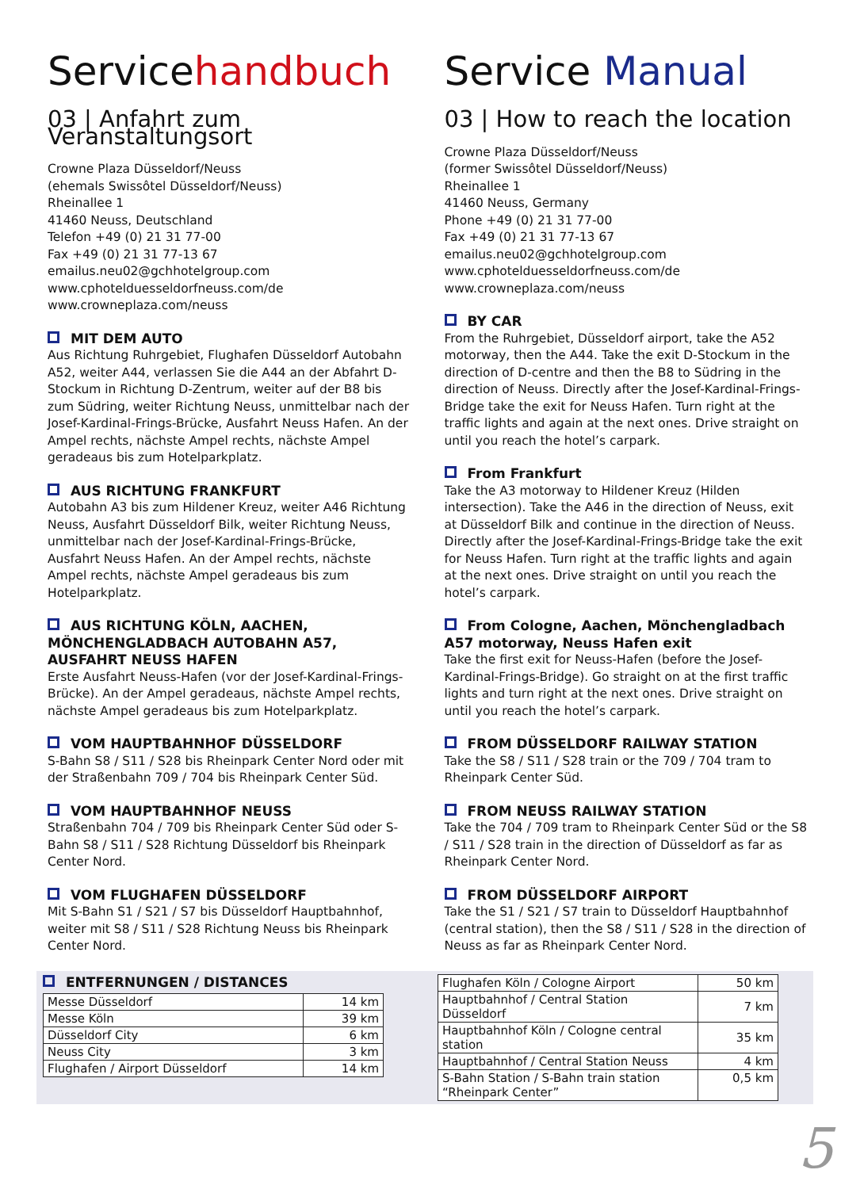Servicehandbuch
03 | Anfahrt zum Veranstaltungsort
Crowne Plaza Düsseldorf/Neuss
(ehemals Swissôtel Düsseldorf/Neuss)
Rheinallee 1
41460 Neuss, Deutschland
Telefon +49 (0) 21 31 77-00
Fax +49 (0) 21 31 77-13 67
emailus.neu02@gchhotelgroup.com
www.cphotelduesseldorfneuss.com/de
www.crowneplaza.com/neuss
MIT DEM AUTO
Aus Richtung Ruhrgebiet, Flughafen Düsseldorf Autobahn A52, weiter A44, verlassen Sie die A44 an der Abfahrt D-Stockum in Richtung D-Zentrum, weiter auf der B8 bis zum Südring, weiter Richtung Neuss, unmittelbar nach der Josef-Kardinal-Frings-Brücke, Ausfahrt Neuss Hafen. An der Ampel rechts, nächste Ampel rechts, nächste Ampel geradeaus bis zum Hotelparkplatz.
AUS RICHTUNG FRANKFURT
Autobahn A3 bis zum Hildener Kreuz, weiter A46 Richtung Neuss, Ausfahrt Düsseldorf Bilk, weiter Richtung Neuss, unmittelbar nach der Josef-Kardinal-Frings-Brücke, Ausfahrt Neuss Hafen. An der Ampel rechts, nächste Ampel rechts, nächste Ampel geradeaus bis zum Hotelparkplatz.
AUS RICHTUNG KÖLN, AACHEN, MÖNCHENGLADBACH AUTOBAHN A57, AUSFAHRT NEUSS HAFEN
Erste Ausfahrt Neuss-Hafen (vor der Josef-Kardinal-Frings-Brücke). An der Ampel geradeaus, nächste Ampel rechts, nächste Ampel geradeaus bis zum Hotelparkplatz.
VOM HAUPTBAHNHOF DÜSSELDORF
S-Bahn S8 / S11 / S28 bis Rheinpark Center Nord oder mit der Straßenbahn 709 / 704 bis Rheinpark Center Süd.
VOM HAUPTBAHNHOF NEUSS
Straßenbahn 704 / 709 bis Rheinpark Center Süd oder S-Bahn S8 / S11 / S28 Richtung Düsseldorf bis Rheinpark Center Nord.
VOM FLUGHAFEN DÜSSELDORF
Mit S-Bahn S1 / S21 / S7 bis Düsseldorf Hauptbahnhof, weiter mit S8 / S11 / S28 Richtung Neuss bis Rheinpark Center Nord.
Service Manual
03 | How to reach the location
Crowne Plaza Düsseldorf/Neuss
(former Swissôtel Düsseldorf/Neuss)
Rheinallee 1
41460 Neuss, Germany
Phone +49 (0) 21 31 77-00
Fax +49 (0) 21 31 77-13 67
emailus.neu02@gchhotelgroup.com
www.cphotelduesseldorfneuss.com/de
www.crowneplaza.com/neuss
BY CAR
From the Ruhrgebiet, Düsseldorf airport, take the A52 motorway, then the A44. Take the exit D-Stockum in the direction of D-centre and then the B8 to Südring in the direction of Neuss. Directly after the Josef-Kardinal-Frings-Bridge take the exit for Neuss Hafen. Turn right at the traffic lights and again at the next ones. Drive straight on until you reach the hotel’s carpark.
From Frankfurt
Take the A3 motorway to Hildener Kreuz (Hilden intersection). Take the A46 in the direction of Neuss, exit at Düsseldorf Bilk and continue in the direction of Neuss. Directly after the Josef-Kardinal-Frings-Bridge take the exit for Neuss Hafen. Turn right at the traffic lights and again at the next ones. Drive straight on until you reach the hotel’s carpark.
From Cologne, Aachen, Mönchengladbach A57 motorway, Neuss Hafen exit
Take the first exit for Neuss-Hafen (before the Josef-Kardinal-Frings-Bridge). Go straight on at the first traffic lights and turn right at the next ones. Drive straight on until you reach the hotel’s carpark.
FROM DÜSSELDORF RAILWAY STATION
Take the S8 / S11 / S28 train or the 709 / 704 tram to Rheinpark Center Süd.
FROM NEUSS RAILWAY STATION
Take the 704 / 709 tram to Rheinpark Center Süd or the S8 / S11 / S28 train in the direction of Düsseldorf as far as Rheinpark Center Nord.
FROM DÜSSELDORF AIRPORT
Take the S1 / S21 / S7 train to Düsseldorf Hauptbahnhof (central station), then the S8 / S11 / S28 in the direction of Neuss as far as Rheinpark Center Nord.
ENTFERNUNGEN / DISTANCES
| Messe Düsseldorf | 14 km |
| Messe Köln | 39 km |
| Düsseldorf City | 6 km |
| Neuss City | 3 km |
| Flughafen / Airport Düsseldorf | 14 km |
| Flughafen Köln / Cologne Airport | 50 km |
| Hauptbahnhof / Central Station Düsseldorf | 7 km |
| Hauptbahnhof Köln / Cologne central station | 35 km |
| Hauptbahnhof / Central Station Neuss | 4 km |
| S-Bahn Station / S-Bahn train station “Rheinpark Center” | 0,5 km |
5